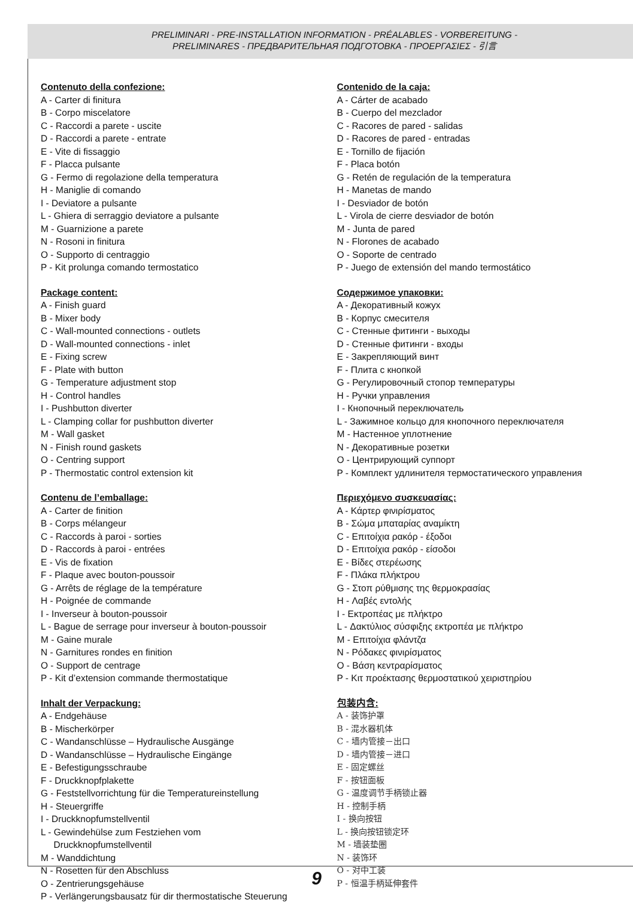PRELIMINARI - PRE-INSTALLATION INFORMATION - PRÉALABLES - VORBEREITUNG -
PRELIMINARES - ПРЕДВАРИТЕЛЬНАЯ ПОДГОТОВКА - ΠΡΟΕΡΓΑΣΙΕΣ - 引言
Contenuto della confezione:
A - Carter di finitura
B - Corpo miscelatore
C - Raccordi a parete - uscite
D - Raccordi a parete - entrate
E - Vite di fissaggio
F - Placca pulsante
G - Fermo di regolazione della temperatura
H - Maniglie di comando
I - Deviatore a pulsante
L - Ghiera di serraggio deviatore a pulsante
M - Guarnizione a parete
N - Rosoni in finitura
O - Supporto di centraggio
P - Kit prolunga comando termostatico
Package content:
A - Finish guard
B - Mixer body
C - Wall-mounted connections - outlets
D - Wall-mounted connections - inlet
E - Fixing screw
F - Plate with button
G - Temperature adjustment stop
H - Control handles
I - Pushbutton diverter
L - Clamping collar for pushbutton diverter
M - Wall gasket
N - Finish round gaskets
O - Centring support
P - Thermostatic control extension kit
Contenu de l’emballage:
A - Carter de finition
B - Corps mélangeur
C - Raccords à paroi - sorties
D - Raccords à paroi - entrées
E - Vis de fixation
F - Plaque avec bouton-poussoir
G - Arrêts de réglage de la température
H - Poignée de commande
I - Inverseur à bouton-poussoir
L - Bague de serrage pour inverseur à bouton-poussoir
M - Gaine murale
N - Garnitures rondes en finition
O - Support de centrage
P - Kit d’extension commande thermostatique
Inhalt der Verpackung:
A - Endgehäuse
B - Mischerkörper
C - Wandanschlüsse – Hydraulische Ausgänge
D - Wandanschlüsse – Hydraulische Eingänge
E - Befestigungsschraube
F - Druckknopfplakette
G - Feststellvorrichtung für die Temperatureinstellung
H - Steuergriffe
I - Druckknopfumstellventil
L - Gewindehülse zum Festziehen vom
Druckknopfumstellventil
M - Wanddichtung
N - Rosetten für den Abschluss
O - Zentrierungsgehäuse
P - Verlängerungsbausatz für dir thermostatische Steuerung
Contenido de la caja:
A - Cárter de acabado
B - Cuerpo del mezclador
C - Racores de pared - salidas
D - Racores de pared - entradas
E - Tornillo de fijación
F - Placa botón
G - Retén de regulación de la temperatura
H - Manetas de mando
I - Desviador de botón
L - Virola de cierre desviador de botón
M - Junta de pared
N - Florones de acabado
O - Soporte de centrado
P - Juego de extensión del mando termostático
Содержимое упаковки:
A - Декоративный кожух
B - Корпус смесителя
C - Стенные фитинги - выходы
D - Стенные фитинги - входы
E - Закрепляющий винт
F - Плита с кнопкой
G - Регулировочный стопор температуры
H - Ручки управления
I - Кнопочный переключатель
L - Зажимное кольцо для кнопочного переключателя
M - Настенное уплотнение
N - Декоративные розетки
O - Центрирующий суппорт
P - Комплект удлинителя термостатического управления
Περιεχόμενο συσκευασίας:
A - Κάρτερ φινιρίσματος
B - Σώμα μπαταρίας αναμίκτη
C - Επιτοίχια ρακόρ - έξοδοι
D - Επιτοίχια ρακόρ - είσοδοι
E - Βίδες στερέωσης
F - Πλάκα πλήκτρου
G - Στοπ ρύθμισης της θερμοκρασίας
H - Λαβές εντολής
I - Εκτροπέας με πλήκτρο
L - Δακτύλιος σύσφιξης εκτροπέα με πλήκτρο
M - Επιτοίχια φλάντζα
N - Ρόδακες φινιρίσματος
O - Βάση κεντραρίσματος
P - Κιτ προέκτασης θερμοστατικού χειριστηρίου
包装内含:
A - 装饰护罩
B - 混水器机体
C - 墙内管接－出口
D - 墙内管接－进口
E - 固定螺丝
F - 按钮面板
G - 温度调节手柄锁止器
H - 控制手柄
I - 换向按钮
L - 换向按钮锁定环
M - 墙装垫圈
N - 装饰环
O - 对中工装
P - 恒温手柄延伸套件
9